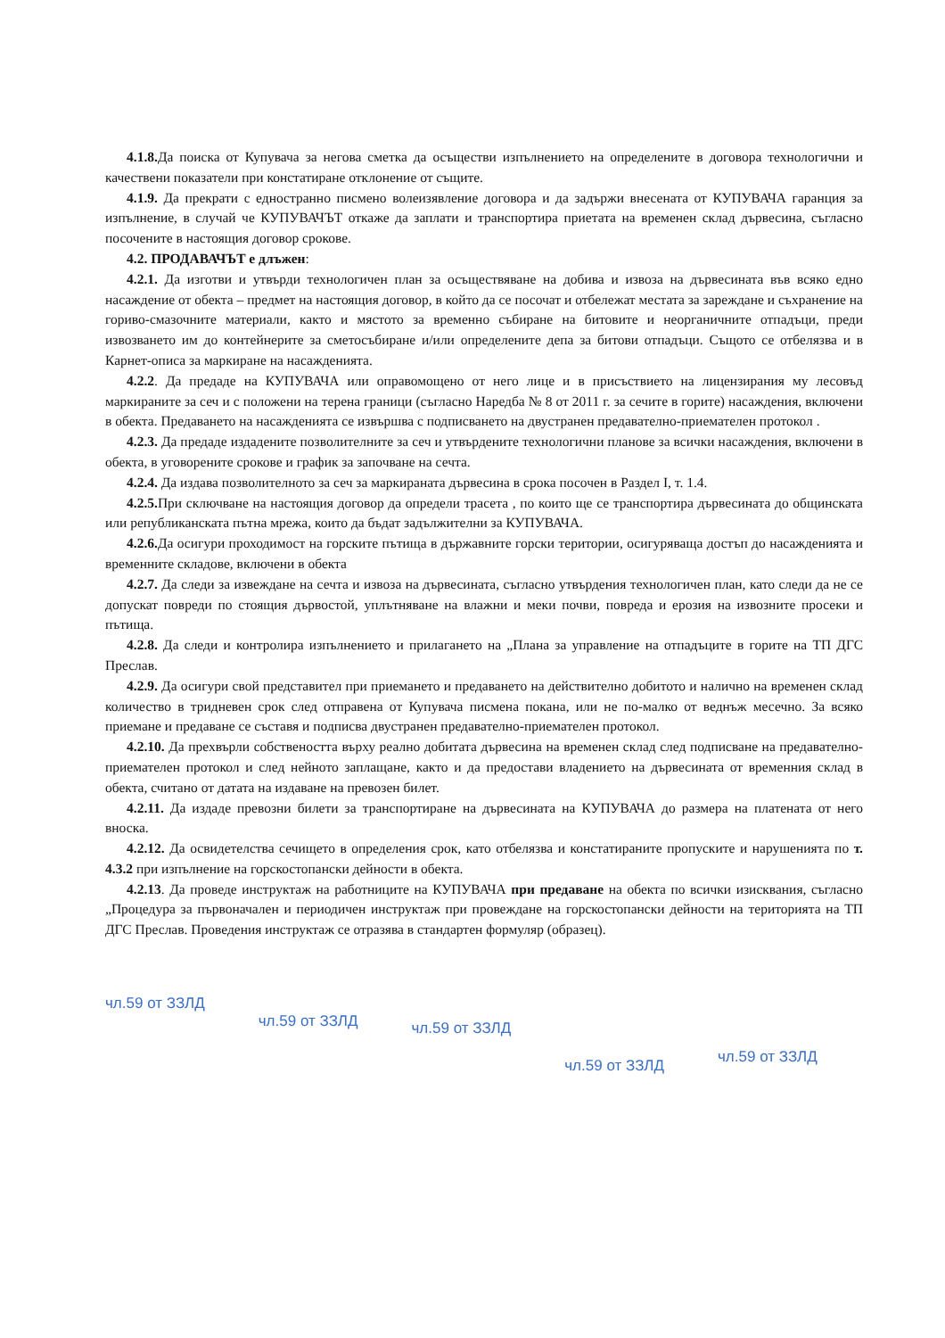4.1.8. Да поиска от Купувача за негова сметка да осъществи изпълнението на определените в договора технологични и качествени показатели при констатиране отклонение от същите.
4.1.9. Да прекрати с едностранно писмено волеизявление договора и да задържи внесената от КУПУВАЧА гаранция за изпълнение, в случай че КУПУВАЧЪТ откаже да заплати и транспортира приетата на временен склад дървесина, съгласно посочените в настоящия договор срокове.
4.2. ПРОДАВАЧЪТ е длъжен:
4.2.1. Да изготви и утвърди технологичен план за осъществяване на добива и извоза на дървесината във всяко едно насаждение от обекта – предмет на настоящия договор, в който да се посочат и отбележат местата за зареждане и съхранение на гориво-смазочните материали, както и мястото за временно събиране на битовите и неорганичните отпадъци, преди извозването им до контейнерите за сметосъбиране и/или определените депа за битови отпадъци. Същото се отбелязва и в Карнет-описа за маркиране на насажденията.
4.2.2. Да предаде на КУПУВАЧА или оправомощено от него лице и в присъствието на лицензирания му лесовъд маркираните за сеч и с положени на терена граници (съгласно Наредба № 8 от 2011 г. за сечите в горите) насаждения, включени в обекта. Предаването на насажденията се извършва с подписването на двустранен предавателно-приемателен протокол .
4.2.3. Да предаде издадените позволителните за сеч и утвърдените технологични планове за всички насаждения, включени в обекта, в уговорените срокове и график за започване на сечта.
4.2.4. Да издава позволителното за сеч за маркираната дървесина в срока посочен в Раздел I, т. 1.4.
4.2.5. При сключване на настоящия договор да определи трасета , по които ще се транспортира дървесината до общинската или републиканската пътна мрежа, които да бъдат задължителни за КУПУВАЧА.
4.2.6. Да осигури проходимост на горските пътища в държавните горски територии, осигуряваща достъп до насажденията и временните складове, включени в обекта
4.2.7. Да следи за извеждане на сечта и извоза на дървесината, съгласно утвърдения технологичен план, като следи да не се допускат повреди по стоящия дървостой, уплътняване на влажни и меки почви, повреда и ерозия на извозните просеки и пътища.
4.2.8. Да следи и контролира изпълнението и прилагането на „Плана за управление на отпадъците в горите на ТП ДГС Преслав.
4.2.9. Да осигури свой представител при приемането и предаването на действително добитото и налично на временен склад количество в тридневен срок след отправена от Купувача писмена покана, или не по-малко от веднъж месечно. За всяко приемане и предаване се съставя и подписва двустранен предавателно-приемателен протокол.
4.2.10. Да прехвърли собствеността върху реално добитата дървесина на временен склад след подписване на предавателно-приемателен протокол и след нейното заплащане, както и да предостави владението на дървесината от временния склад в обекта, считано от датата на издаване на превозен билет.
4.2.11. Да издаде превозни билети за транспортиране на дървесината на КУПУВАЧА до размера на платената от него вноска.
4.2.12. Да освидетелства сечището в определения срок, като отбелязва и констатираните пропуските и нарушенията по т. 4.3.2 при изпълнение на горскостопански дейности в обекта.
4.2.13. Да проведе инструктаж на работниците на КУПУВАЧА при предаване на обекта по всички изисквания, съгласно „Процедура за първоначален и периодичен инструктаж при провеждане на горскостопански дейности на територията на ТП ДГС Преслав. Проведения инструктаж се отразява в стандартен формуляр (образец).
чл.59 от ЗЗЛД чл.59 от ЗЗЛД чл.59 от ЗЗЛД чл.59 от ЗЗЛД чл.59 от ЗЗЛД